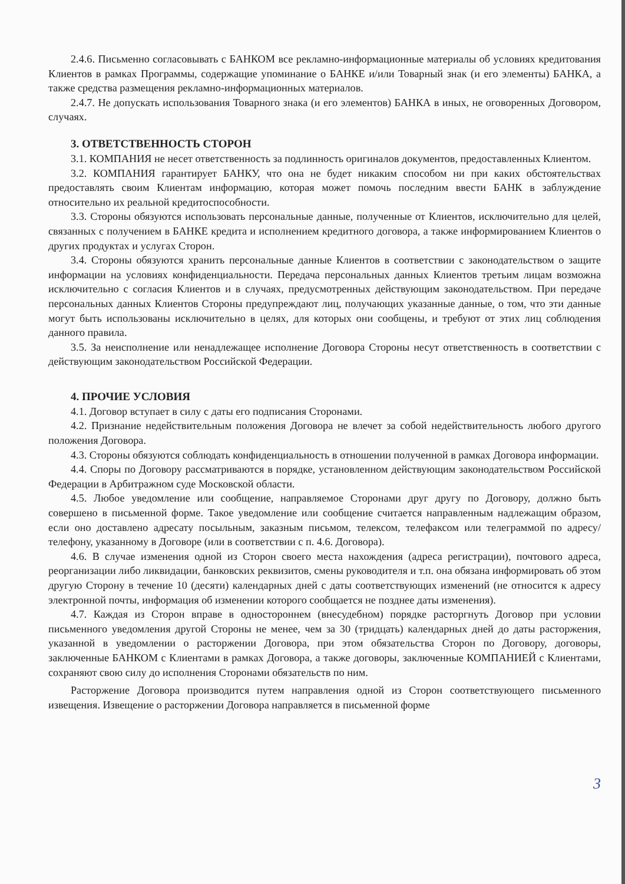2.4.6. Письменно согласовывать с БАНКОМ все рекламно-информационные материалы об условиях кредитования Клиентов в рамках Программы, содержащие упоминание о БАНКЕ и/или Товарный знак (и его элементы) БАНКА, а также средства размещения рекламно-информационных материалов.
2.4.7. Не допускать использования Товарного знака (и его элементов) БАНКА в иных, не оговоренных Договором, случаях.
3. ОТВЕТСТВЕННОСТЬ СТОРОН
3.1. КОМПАНИЯ не несет ответственность за подлинность оригиналов документов, предоставленных Клиентом.
3.2. КОМПАНИЯ гарантирует БАНКУ, что она не будет никаким способом ни при каких обстоятельствах предоставлять своим Клиентам информацию, которая может помочь последним ввести БАНК в заблуждение относительно их реальной кредитоспособности.
3.3. Стороны обязуются использовать персональные данные, полученные от Клиентов, исключительно для целей, связанных с получением в БАНКЕ кредита и исполнением кредитного договора, а также информированием Клиентов о других продуктах и услугах Сторон.
3.4. Стороны обязуются хранить персональные данные Клиентов в соответствии с законодательством о защите информации на условиях конфиденциальности. Передача персональных данных Клиентов третьим лицам возможна исключительно с согласия Клиентов и в случаях, предусмотренных действующим законодательством. При передаче персональных данных Клиентов Стороны предупреждают лиц, получающих указанные данные, о том, что эти данные могут быть использованы исключительно в целях, для которых они сообщены, и требуют от этих лиц соблюдения данного правила.
3.5. За неисполнение или ненадлежащее исполнение Договора Стороны несут ответственность в соответствии с действующим законодательством Российской Федерации.
4. ПРОЧИЕ УСЛОВИЯ
4.1. Договор вступает в силу с даты его подписания Сторонами.
4.2. Признание недействительным положения Договора не влечет за собой недействительность любого другого положения Договора.
4.3. Стороны обязуются соблюдать конфиденциальность в отношении полученной в рамках Договора информации.
4.4. Споры по Договору рассматриваются в порядке, установленном действующим законодательством Российской Федерации в Арбитражном суде Московской области.
4.5. Любое уведомление или сообщение, направляемое Сторонами друг другу по Договору, должно быть совершено в письменной форме. Такое уведомление или сообщение считается направленным надлежащим образом, если оно доставлено адресату посыльным, заказным письмом, телексом, телефаксом или телеграммой по адресу/телефону, указанному в Договоре (или в соответствии с п. 4.6. Договора).
4.6. В случае изменения одной из Сторон своего места нахождения (адреса регистрации), почтового адреса, реорганизации либо ликвидации, банковских реквизитов, смены руководителя и т.п. она обязана информировать об этом другую Сторону в течение 10 (десяти) календарных дней с даты соответствующих изменений (не относится к адресу электронной почты, информация об изменении которого сообщается не позднее даты изменения).
4.7. Каждая из Сторон вправе в одностороннем (внесудебном) порядке расторгнуть Договор при условии письменного уведомления другой Стороны не менее, чем за 30 (тридцать) календарных дней до даты расторжения, указанной в уведомлении о расторжении Договора, при этом обязательства Сторон по Договору, договоры, заключенные БАНКОМ с Клиентами в рамках Договора, а также договоры, заключенные КОМПАНИЕЙ с Клиентами, сохраняют свою силу до исполнения Сторонами обязательств по ним.
Расторжение Договора производится путем направления одной из Сторон соответствующего письменного извещения. Извещение о расторжении Договора направляется в письменной форме
3